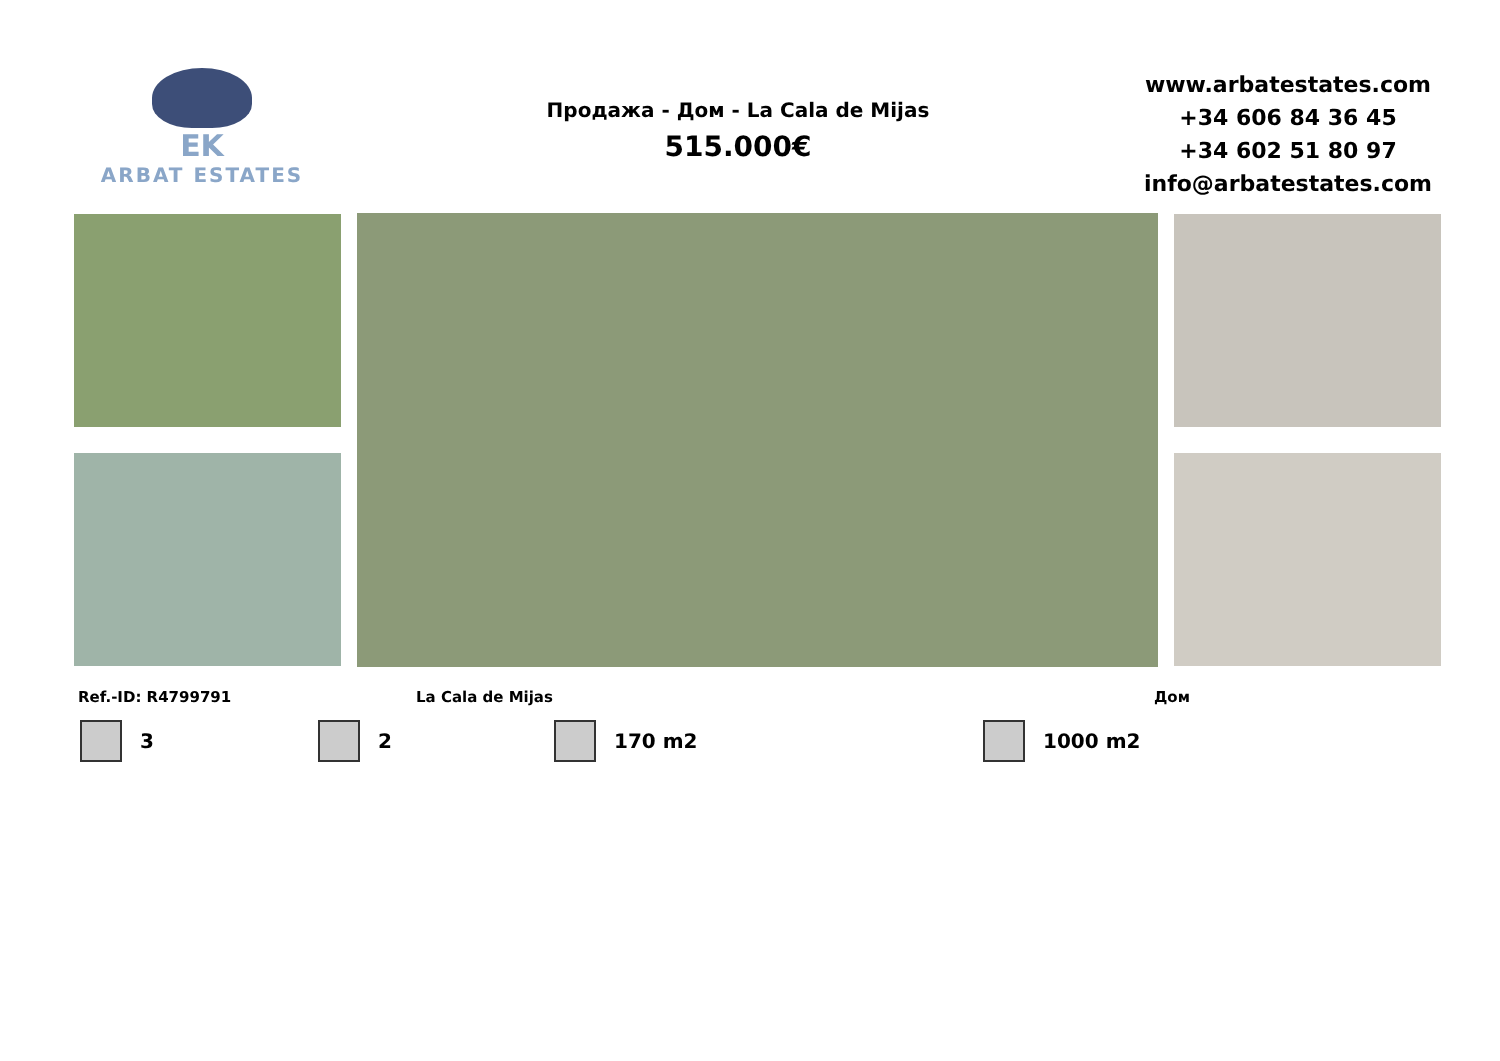EK
ARBAT ESTATES
Продажа - Дом - La Cala de Mijas
515.000€
www.arbatestates.com
+34 606 84 36 45
+34 602 51 80 97
info@arbatestates.com
Ref.-ID: R4799791 La Cala de Mijas Дом
3 2 170 m2 1000 m2